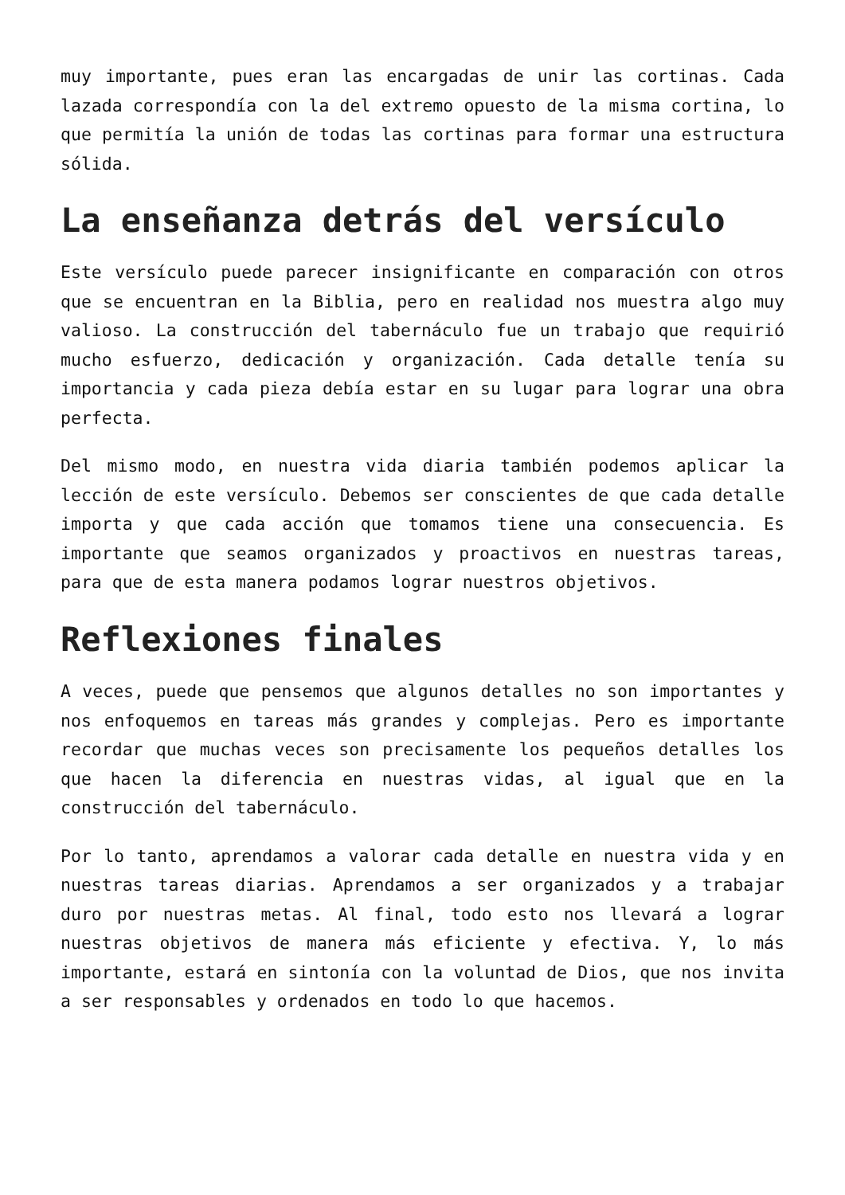muy importante, pues eran las encargadas de unir las cortinas. Cada lazada correspondía con la del extremo opuesto de la misma cortina, lo que permitía la unión de todas las cortinas para formar una estructura sólida.
La enseñanza detrás del versículo
Este versículo puede parecer insignificante en comparación con otros que se encuentran en la Biblia, pero en realidad nos muestra algo muy valioso. La construcción del tabernáculo fue un trabajo que requirió mucho esfuerzo, dedicación y organización. Cada detalle tenía su importancia y cada pieza debía estar en su lugar para lograr una obra perfecta.
Del mismo modo, en nuestra vida diaria también podemos aplicar la lección de este versículo. Debemos ser conscientes de que cada detalle importa y que cada acción que tomamos tiene una consecuencia. Es importante que seamos organizados y proactivos en nuestras tareas, para que de esta manera podamos lograr nuestros objetivos.
Reflexiones finales
A veces, puede que pensemos que algunos detalles no son importantes y nos enfoquemos en tareas más grandes y complejas. Pero es importante recordar que muchas veces son precisamente los pequeños detalles los que hacen la diferencia en nuestras vidas, al igual que en la construcción del tabernáculo.
Por lo tanto, aprendamos a valorar cada detalle en nuestra vida y en nuestras tareas diarias. Aprendamos a ser organizados y a trabajar duro por nuestras metas. Al final, todo esto nos llevará a lograr nuestras objetivos de manera más eficiente y efectiva. Y, lo más importante, estará en sintonía con la voluntad de Dios, que nos invita a ser responsables y ordenados en todo lo que hacemos.